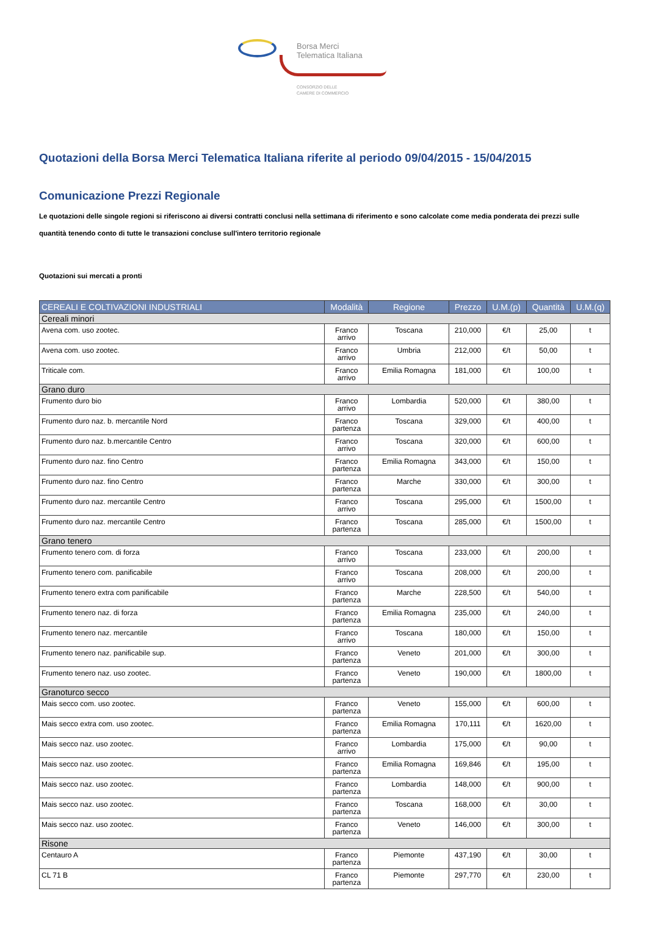Borsa Merci
Telematica Italiana
CONSORZIO DELLE
CAMERE DI COMMERCIO
Quotazioni della Borsa Merci Telematica Italiana riferite al periodo 09/04/2015 - 15/04/2015
Comunicazione Prezzi Regionale
Le quotazioni delle singole regioni si riferiscono ai diversi contratti conclusi nella settimana di riferimento e sono calcolate come media ponderata dei prezzi sulle quantità tenendo conto di tutte le transazioni concluse sull'intero territorio regionale
Quotazioni sui mercati a pronti
| CEREALI E COLTIVAZIONI INDUSTRIALI | Modalità | Regione | Prezzo | U.M.(p) | Quantità | U.M.(q) |
| --- | --- | --- | --- | --- | --- | --- |
| Cereali minori | | | | | | |
| Avena com. uso zootec. | Franco arrivo | Toscana | 210,000 | €/t | 25,00 | t |
| Avena com. uso zootec. | Franco arrivo | Umbria | 212,000 | €/t | 50,00 | t |
| Triticale com. | Franco arrivo | Emilia Romagna | 181,000 | €/t | 100,00 | t |
| Grano duro | | | | | | |
| Frumento duro bio | Franco arrivo | Lombardia | 520,000 | €/t | 380,00 | t |
| Frumento duro naz. b. mercantile Nord | Franco partenza | Toscana | 329,000 | €/t | 400,00 | t |
| Frumento duro naz. b.mercantile Centro | Franco arrivo | Toscana | 320,000 | €/t | 600,00 | t |
| Frumento duro naz. fino Centro | Franco partenza | Emilia Romagna | 343,000 | €/t | 150,00 | t |
| Frumento duro naz. fino Centro | Franco partenza | Marche | 330,000 | €/t | 300,00 | t |
| Frumento duro naz. mercantile Centro | Franco arrivo | Toscana | 295,000 | €/t | 1500,00 | t |
| Frumento duro naz. mercantile Centro | Franco partenza | Toscana | 285,000 | €/t | 1500,00 | t |
| Grano tenero | | | | | | |
| Frumento tenero com. di forza | Franco arrivo | Toscana | 233,000 | €/t | 200,00 | t |
| Frumento tenero com. panificabile | Franco arrivo | Toscana | 208,000 | €/t | 200,00 | t |
| Frumento tenero extra com panificabile | Franco partenza | Marche | 228,500 | €/t | 540,00 | t |
| Frumento tenero naz. di forza | Franco partenza | Emilia Romagna | 235,000 | €/t | 240,00 | t |
| Frumento tenero naz. mercantile | Franco arrivo | Toscana | 180,000 | €/t | 150,00 | t |
| Frumento tenero naz. panificabile sup. | Franco partenza | Veneto | 201,000 | €/t | 300,00 | t |
| Frumento tenero naz. uso zootec. | Franco partenza | Veneto | 190,000 | €/t | 1800,00 | t |
| Granoturco secco | | | | | | |
| Mais secco com. uso zootec. | Franco partenza | Veneto | 155,000 | €/t | 600,00 | t |
| Mais secco extra com. uso zootec. | Franco partenza | Emilia Romagna | 170,111 | €/t | 1620,00 | t |
| Mais secco naz. uso zootec. | Franco arrivo | Lombardia | 175,000 | €/t | 90,00 | t |
| Mais secco naz. uso zootec. | Franco partenza | Emilia Romagna | 169,846 | €/t | 195,00 | t |
| Mais secco naz. uso zootec. | Franco partenza | Lombardia | 148,000 | €/t | 900,00 | t |
| Mais secco naz. uso zootec. | Franco partenza | Toscana | 168,000 | €/t | 30,00 | t |
| Mais secco naz. uso zootec. | Franco partenza | Veneto | 146,000 | €/t | 300,00 | t |
| Risone | | | | | | |
| Centauro A | Franco partenza | Piemonte | 437,190 | €/t | 30,00 | t |
| CL 71 B | Franco partenza | Piemonte | 297,770 | €/t | 230,00 | t |